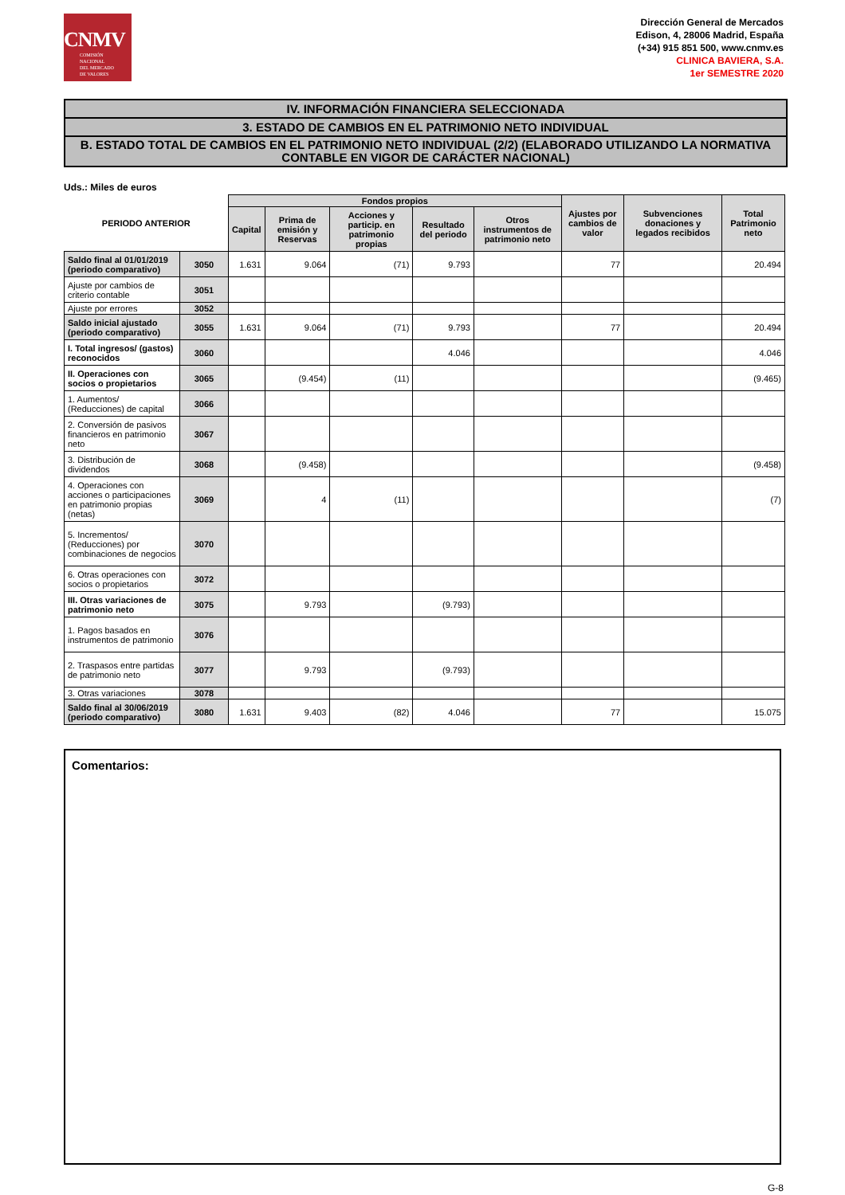CNMV
COMISIÓN
NACIONAL
DEL MERCADO
DE VALORES
Dirección General de Mercados
Edison, 4, 28006 Madrid, España
(+34) 915 851 500, www.cnmv.es
CLINICA BAVIERA, S.A.
1er SEMESTRE 2020
IV. INFORMACIÓN FINANCIERA SELECCIONADA
3. ESTADO DE CAMBIOS EN EL PATRIMONIO NETO INDIVIDUAL
B. ESTADO TOTAL DE CAMBIOS EN EL PATRIMONIO NETO INDIVIDUAL (2/2) (ELABORADO UTILIZANDO LA NORMATIVA CONTABLE EN VIGOR DE CARÁCTER NACIONAL)
Uds.: Miles de euros
| PERIODO ANTERIOR | | Fondos propios | | | | | Ajustes por cambios de valor | Subvenciones donaciones y legados recibidos | Total Patrimonio neto |
| --- | --- | --- | --- | --- | --- | --- | --- | --- | --- |
| | | Capital | Prima de emisión y Reservas | Acciones y particip. en patrimonio propias | Resultado del periodo | Otros instrumentos de patrimonio neto | | | |
| Saldo final al 01/01/2019 (periodo comparativo) | 3050 | 1.631 | 9.064 | (71) | 9.793 | | 77 | | 20.494 |
| Ajuste por cambios de criterio contable | 3051 | | | | | | | | |
| Ajuste por errores | 3052 | | | | | | | | |
| Saldo inicial ajustado (periodo comparativo) | 3055 | 1.631 | 9.064 | (71) | 9.793 | | 77 | | 20.494 |
| I. Total ingresos/ (gastos) reconocidos | 3060 | | | | 4.046 | | | | 4.046 |
| II. Operaciones con socios o propietarios | 3065 | | (9.454) | (11) | | | | | (9.465) |
| 1. Aumentos/ (Reducciones) de capital | 3066 | | | | | | | | |
| 2. Conversión de pasivos financieros en patrimonio neto | 3067 | | | | | | | | |
| 3. Distribución de dividendos | 3068 | | (9.458) | | | | | | (9.458) |
| 4. Operaciones con acciones o participaciones en patrimonio propias (netas) | 3069 | | 4 | (11) | | | | | (7) |
| 5. Incrementos/ (Reducciones) por combinaciones de negocios | 3070 | | | | | | | | |
| 6. Otras operaciones con socios o propietarios | 3072 | | | | | | | | |
| III. Otras variaciones de patrimonio neto | 3075 | | 9.793 | | (9.793) | | | | |
| 1. Pagos basados en instrumentos de patrimonio | 3076 | | | | | | | | |
| 2. Traspasos entre partidas de patrimonio neto | 3077 | | 9.793 | | (9.793) | | | | |
| 3. Otras variaciones | 3078 | | | | | | | | |
| Saldo final al 30/06/2019 (periodo comparativo) | 3080 | 1.631 | 9.403 | (82) | 4.046 | | 77 | | 15.075 |
Comentarios:
G-8